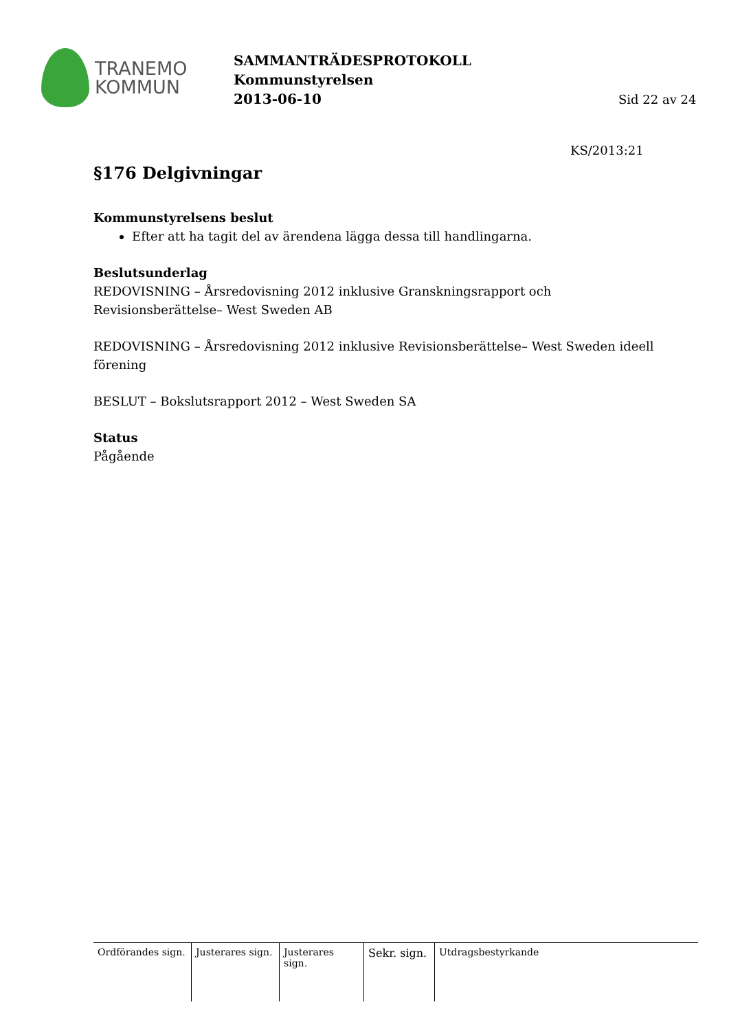TRANEMO
KOMMUN
SAMMANTRÄDESPROTOKOLL
Kommunstyrelsen
2013-06-10
Sid 22 av 24
KS/2013:21
§176 Delgivningar
Kommunstyrelsens beslut
Efter att ha tagit del av ärendena lägga dessa till handlingarna.
Beslutsunderlag
REDOVISNING – Årsredovisning 2012 inklusive Granskningsrapport och Revisionsberättelse– West Sweden AB
REDOVISNING – Årsredovisning 2012 inklusive Revisionsberättelse– West Sweden ideell förening
BESLUT – Bokslutsrapport 2012 – West Sweden SA
Status
Pågående
Ordförandes sign.
Justerares sign.
Justerares sign.
Sekr. sign.
Utdragsbestyrkande